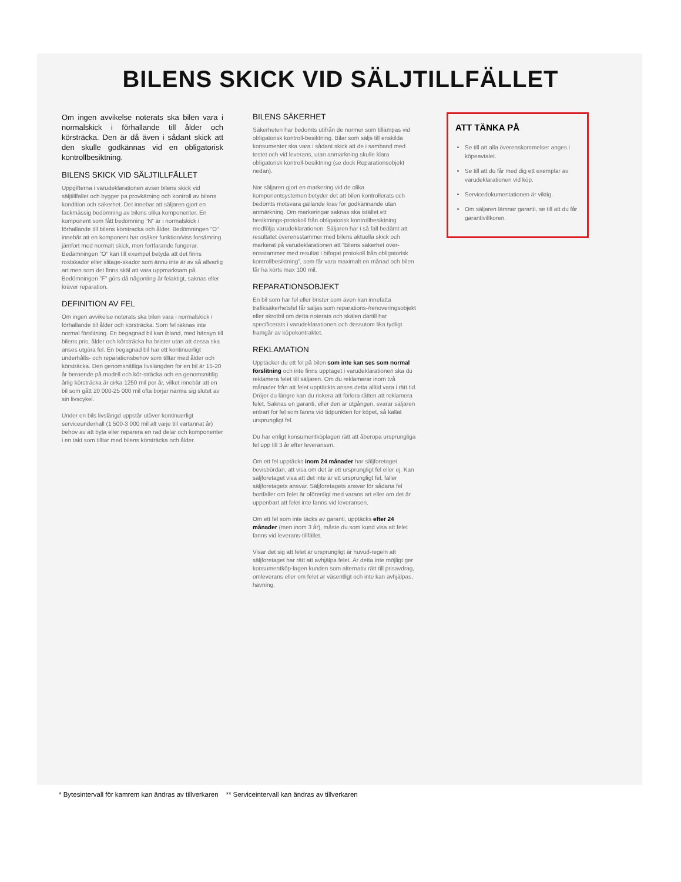BILENS SKICK VID SÄLJTILLFÄLLET
Om ingen avvikelse noterats ska bilen vara i normalskick i förhallande till ålder och körsträcka. Den är då även i sådant skick att den skulle godkännas vid en obligatorisk kontrollbesiktning.
BILENS SKICK VID SÄLJTILLFÄLLET
Uppgifterna i varudeklarationen avser bilens skick vid säljtillfallet och bygger pa provkärning och kontroll av bilens kondition och säkerhet. Det innebar att säljaren gjort en fackmässig bedömning av bilens olika komponenter. En komponent som fått bedömning ”N” är i normalskick i förhallande till bilens körstracka och ålder. Bedömningen ”O” innebär att en komponent har osäker funktion/viss forsämring jämfort med normalt skick, men fortfarande fungerar. Bedämningen ”O” kan till exempel betyda att det finns rostskador eller slitage-skador som ännu inte är av så allvarlig art men som det finns skäl att vara uppmarksam på. Bedömningen ”F” görs då någonting är felaktigt, saknas eller kräver reparation.
DEFINITION AV FEL
Om ingen avvikelse noterats ska bilen vara i normalskick i förhallande till ålder och körsträcka. Som fel räknas inte normal förslitning. En begagnad bil kan ibland, med hänsyn till bilens pris, ålder och körsträcka ha brister utan att dessa ska anses utgöra fel. En begagnad bil har ett kontinuerligt underhålls- och reparationsbehov som tilltar med ålder och körsträcka. Den genomsnittliga livslängden för en bil är 15-20 år beroende på modell och kör-sträcka och en genomsnittlig årlig körsträcka är cirka 1250 mil per år, vilket innebär att en bil som gått 20 000-25 000 mil ofta börjar närma sig slutet av sin livscykel.
Under en bils livslängd uppstår utöver kontinuerligt serviceunderhall (1 500-3 000 mil alt varje till vartannat år) behov av att byta eller reparera en rad delar och komponenter i en takt som tilltar med bilens körsträcka och ålder.
BILENS SÄKERHET
Säkerheten har bedomts utifrån de normer som tillämpas vid obligatorisk kontroll-besiktning. Bilar som säljs till enskilda konsumenter ska vara i sådant skick att de i samband med testet och vid leverans, utan anmärkning skulle klara obligatorisk kontroll-besiktning (se dock Reparationsobjekt nedan).
Nar säljaren gjort en markering vid de olika komponentsystemen betyder det att bilen kontrollerats och bedömts motsvara gällande krav for godkännande utan anmärkning. Om markeringar saknas ska istället ett besiktnings-protokoll från obligatorisk kontrollbesiktning medfölja varudeklarationen. Säljaren har i så fall bedämt att resultatet överensstammer med bilens aktuella skick och markerat på varudeklarationen att ”Bilens säkerhet över-ensstammer med resultat i bifogat protokoll från obligatorisk kontrollbesiktning”, som får vara maximalt en månad och bilen får ha körts max 100 mil.
REPARATIONSOBJEKT
En bil som har fel eller brister som även kan innefatta trafiksäkerhetsfel får säljas som reparations-/renoveringsobjekt eller skrotbil om detta noterats och skälen därtill har specificerats i varudeklarationen och dessutom lika tydligt framgår av köpekontraktet.
REKLAMATION
Upptäcker du ett fel på bilen som inte kan ses som normal förslitning och inte finns upptaget i varudeklarationen ska du reklamera felet till säljaren. Om du reklamerar inom två månader från att felet upptäckts anses detta alltid vara i rätt tid. Dröjer du längre kan du riskera att förlora rätten att reklamera felet. Saknas en garanti, eller den är utgången, svarar säljaren enbart for fel som fanns vid tidpunkten for köpet, så kallat ursprungligt fel.
Du har enligt konsumentköplagen rätt att åberopa ursprungliga fel upp till 3 år efter leveransen.
Om ett fel upptäcks inom 24 månader har säljforetaget bevisbördan, att visa om det är ett ursprungligt fel eller ej. Kan säljforetaget visa att det inte är ett ursprungligt fel, faller säljforetagets ansvar. Säljforetagets ansvar för sådana fel bortfaller om felet är oförenligt med varans art eller om det är uppenbart att felet inte fanns vid leveransen.
Om ett fel som inte täcks av garanti, upptäcks efter 24 månader (men inom 3 år), måste du som kund visa att felet fanns vid leverans-tillfället.
Visar det sig att felet är ursprungligt är huvud-regeln att säljforetaget har rätt att avhjälpa felet. Är detta inte möjligt ger konsumentköp-lagen kunden som alternativ rätt till prisavdrag, omleverans eller om felet ar väsentligt och inte kan avhjälpas, hävning.
ATT TÄNKA PÅ
Se till att alla överenskommelser anges i köpeavtalet.
Se till att du får med dig ett exemplar av varudeklarationen vid köp.
Servicedokumentationen är viktig.
Om säljaren lämnar garanti, se till att du får garantivillkoren.
* Bytesintervall för kamrem kan ändras av tillverkaren ** Serviceintervall kan ändras av tillverkaren